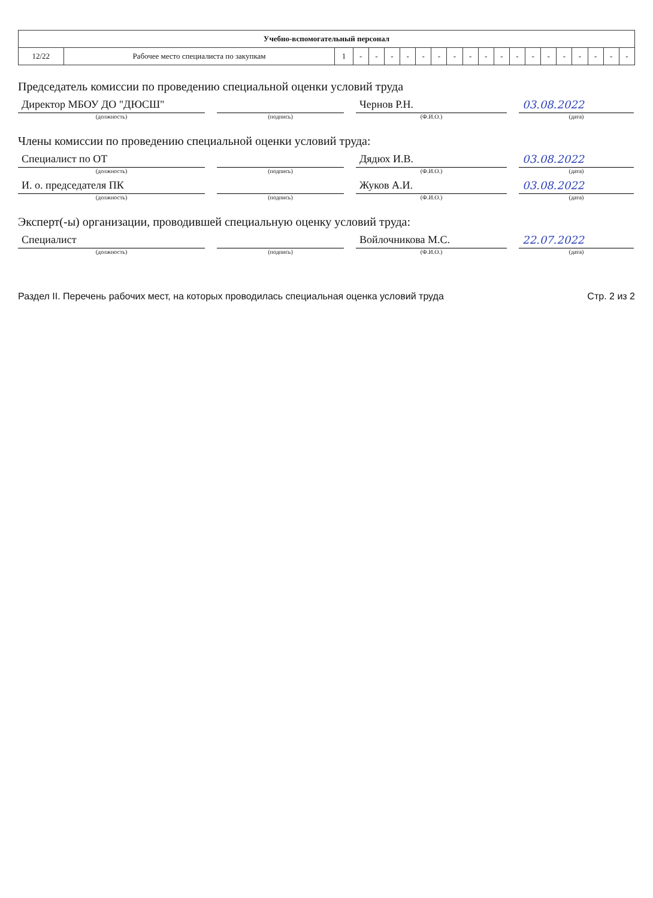| Учебно-вспомогательный персонал | | | | | | | | | | | | | | | | | | | | |
| --- | --- | --- | --- | --- | --- | --- | --- | --- | --- | --- | --- | --- | --- | --- | --- | --- | --- | --- | --- | --- |
| 12/22 | Рабочее место специалиста по закупкам | 1 | - | - | - | - | - | - | - | - | - | - | - | - | - | - | - | - | - | - |
Председатель комиссии по проведению специальной оценки условий труда
Директор МБОУ ДО "ДЮСШ"
Чернов Р.Н.
03.08.2022
(должность) (подпись) (Ф.И.О.) (дата)
Члены комиссии по проведению специальной оценки условий труда:
Специалист по ОТ
Дядюх И.В.
03.08.2022
(должность) (подпись) (Ф.И.О.) (дата)
И. о. председателя ПК
Жуков А.И.
03.08.2022
(должность) (подпись) (Ф.И.О.) (дата)
Эксперт(-ы) организации, проводившей специальную оценку условий труда:
Специалист
Войлочникова М.С.
22.07.2022
(должность) (подпись) (Ф.И.О.) (дата)
Раздел II. Перечень рабочих мест, на которых проводилась специальная оценка условий труда Стр. 2 из 2